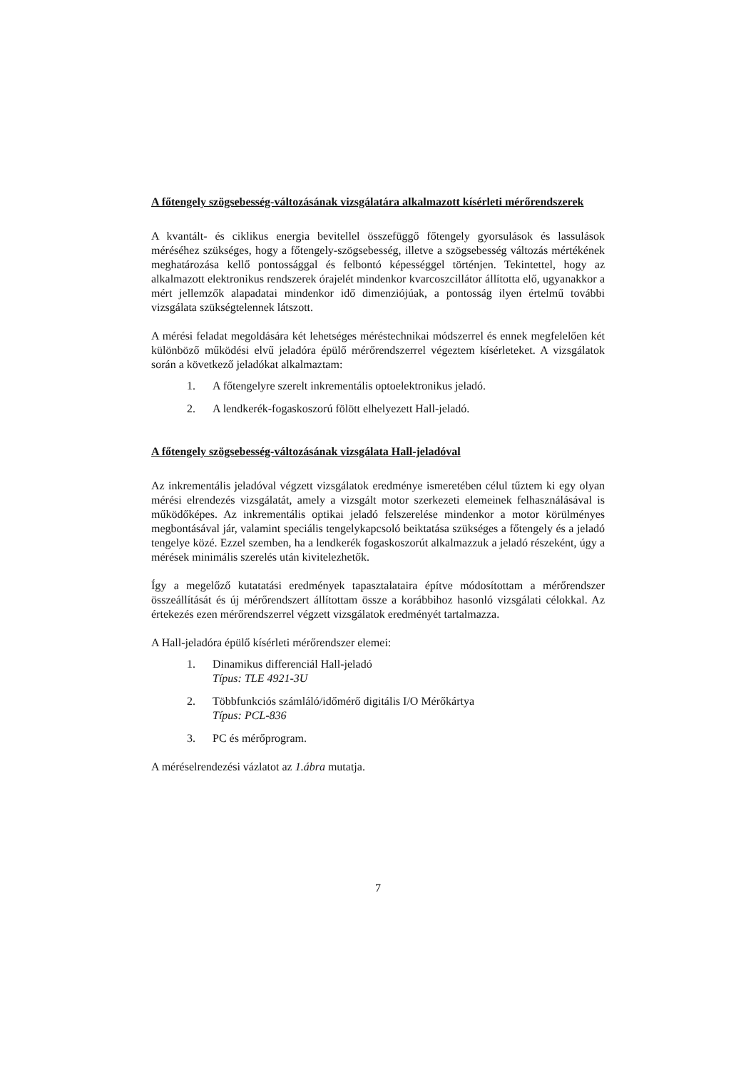A főtengely szögsebesség-változásának vizsgálatára alkalmazott kísérleti mérőrendszerek
A kvantált- és ciklikus energia bevitellel összefüggő főtengely gyorsulások és lassulások méréséhez szükséges, hogy a főtengely-szögsebesség, illetve a szögsebesség változás mértékének meghatározása kellő pontossággal és felbontó képességgel történjen. Tekintettel, hogy az alkalmazott elektronikus rendszerek órajelét mindenkor kvarcoszcillátor állította elő, ugyanakkor a mért jellemzők alapadatai mindenkor idő dimenziójúak, a pontosság ilyen értelmű további vizsgálata szükségtelennek látszott.
A mérési feladat megoldására két lehetséges méréstechnikai módszerrel és ennek megfelelően két különböző működési elvű jeladóra épülő mérőrendszerrel végeztem kísérleteket. A vizsgálatok során a következő jeladókat alkalmaztam:
1. A főtengelyre szerelt inkrementális optoelektronikus jeladó.
2. A lendkerék-fogaskoszorú fölött elhelyezett Hall-jeladó.
A főtengely szögsebesség-változásának vizsgálata Hall-jeladóval
Az inkrementális jeladóval végzett vizsgálatok eredménye ismeretében célul tűztem ki egy olyan mérési elrendezés vizsgálatát, amely a vizsgált motor szerkezeti elemeinek felhasználásával is működőképes. Az inkrementális optikai jeladó felszerelése mindenkor a motor körülményes megbontásával jár, valamint speciális tengelykapcsoló beiktatása szükséges a főtengely és a jeladó tengelye közé. Ezzel szemben, ha a lendkerék fogaskoszorút alkalmazzuk a jeladó részeként, úgy a mérések minimális szerelés után kivitelezhetők.
Így a megelőző kutatatási eredmények tapasztalataira építve módosítottam a mérőrendszer összeállítását és új mérőrendszert állítottam össze a korábbihoz hasonló vizsgálati célokkal. Az értekezés ezen mérőrendszerrel végzett vizsgálatok eredményét tartalmazza.
A Hall-jeladóra épülő kísérleti mérőrendszer elemei:
1. Dinamikus differenciál Hall-jeladó
Típus: TLE 4921-3U
2. Többfunkciós számláló/időmérő digitális I/O Mérőkártya
Típus: PCL-836
3. PC és mérőprogram.
A méréselrendezési vázlatot az 1.ábra mutatja.
7